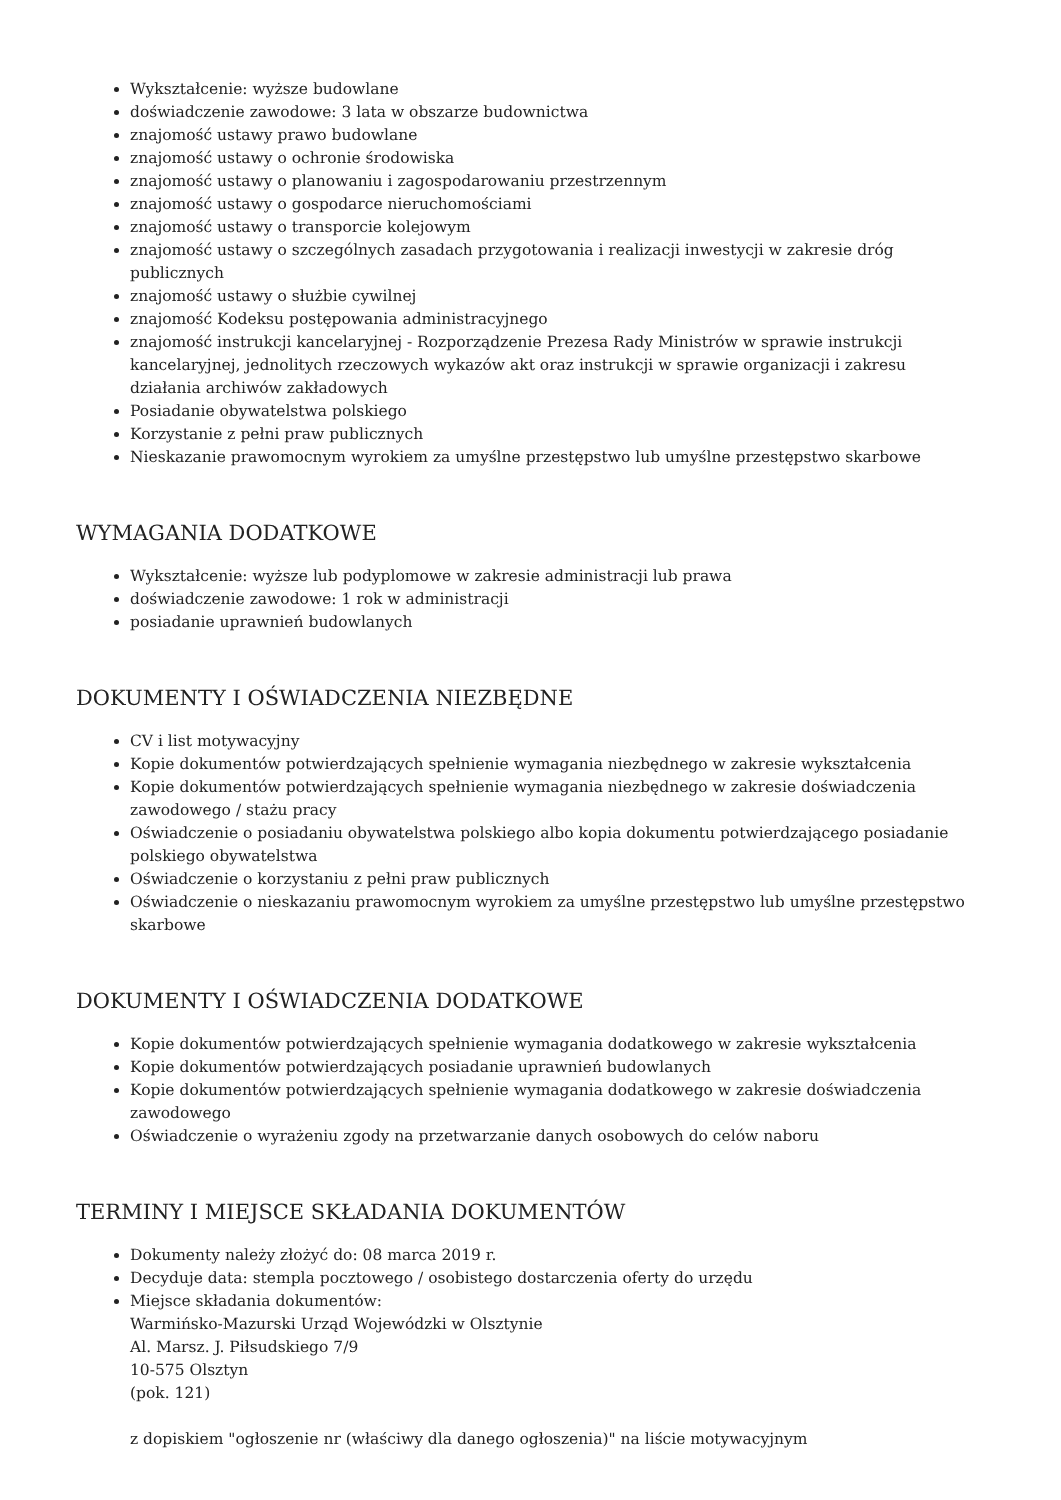Wykształcenie: wyższe budowlane
doświadczenie zawodowe: 3 lata w obszarze budownictwa
znajomość ustawy prawo budowlane
znajomość ustawy o ochronie środowiska
znajomość ustawy o planowaniu i zagospodarowaniu przestrzennym
znajomość ustawy o gospodarce nieruchomościami
znajomość ustawy o transporcie kolejowym
znajomość ustawy o szczególnych zasadach przygotowania i realizacji inwestycji w zakresie dróg publicznych
znajomość ustawy o służbie cywilnej
znajomość Kodeksu postępowania administracyjnego
znajomość instrukcji kancelaryjnej - Rozporządzenie Prezesa Rady Ministrów w sprawie instrukcji kancelaryjnej, jednolitych rzeczowych wykazów akt oraz instrukcji w sprawie organizacji i zakresu działania archiwów zakładowych
Posiadanie obywatelstwa polskiego
Korzystanie z pełni praw publicznych
Nieskazanie prawomocnym wyrokiem za umyślne przestępstwo lub umyślne przestępstwo skarbowe
WYMAGANIA DODATKOWE
Wykształcenie: wyższe lub podyplomowe w zakresie administracji lub prawa
doświadczenie zawodowe: 1 rok w administracji
posiadanie uprawnień budowlanych
DOKUMENTY I OŚWIADCZENIA NIEZBĘDNE
CV i list motywacyjny
Kopie dokumentów potwierdzających spełnienie wymagania niezbędnego w zakresie wykształcenia
Kopie dokumentów potwierdzających spełnienie wymagania niezbędnego w zakresie doświadczenia zawodowego / stażu pracy
Oświadczenie o posiadaniu obywatelstwa polskiego albo kopia dokumentu potwierdzającego posiadanie polskiego obywatelstwa
Oświadczenie o korzystaniu z pełni praw publicznych
Oświadczenie o nieskazaniu prawomocnym wyrokiem za umyślne przestępstwo lub umyślne przestępstwo skarbowe
DOKUMENTY I OŚWIADCZENIA DODATKOWE
Kopie dokumentów potwierdzających spełnienie wymagania dodatkowego w zakresie wykształcenia
Kopie dokumentów potwierdzających posiadanie uprawnień budowlanych
Kopie dokumentów potwierdzających spełnienie wymagania dodatkowego w zakresie doświadczenia zawodowego
Oświadczenie o wyrażeniu zgody na przetwarzanie danych osobowych do celów naboru
TERMINY I MIEJSCE SKŁADANIA DOKUMENTÓW
Dokumenty należy złożyć do: 08 marca 2019 r.
Decyduje data: stempla pocztowego / osobistego dostarczenia oferty do urzędu
Miejsce składania dokumentów:
Warmińsko-Mazurski Urząd Wojewódzki w Olsztynie
Al. Marsz. J. Piłsudskiego 7/9
10-575 Olsztyn
(pok. 121)
z dopiskiem "ogłoszenie nr (właściwy dla danego ogłoszenia)" na liście motywacyjnym